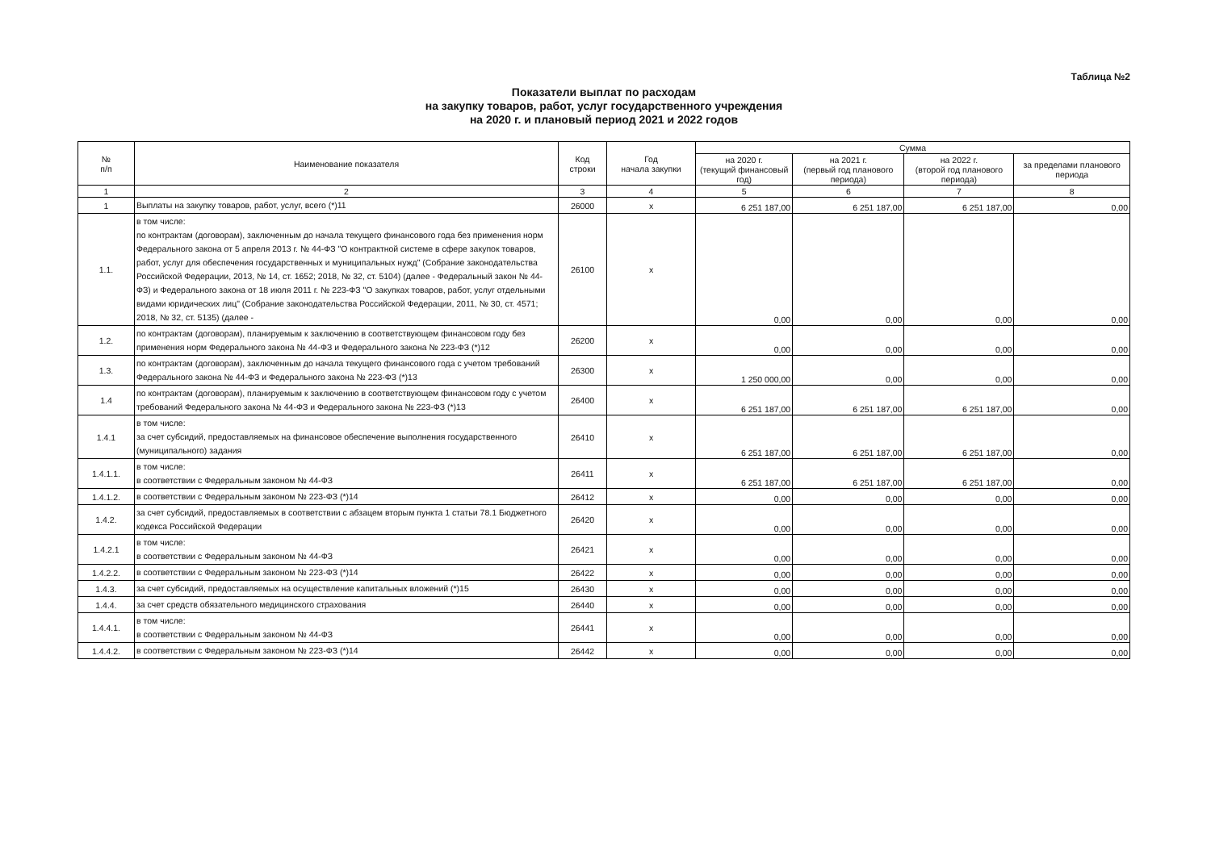Таблица №2
Показатели выплат по расходам
на закупку товаров, работ, услуг государственного учреждения
на 2020 г. и плановый период 2021 и 2022 годов
| № п/п | Наименование показателя | Код строки | Год начала закупки | Сумма | | | |
| --- | --- | --- | --- | --- | --- | --- | --- |
| | | | | на 2020 г. (текущий финансовый год) | на 2021 г. (первый год планового периода) | на 2022 г. (второй год планового периода) | за пределами планового периода |
| 1 | 2 | 3 | 4 | 5 | 6 | 7 | 8 |
| 1 | Выплаты на закупку товаров, работ, услуг, всего (*)11 | 26000 | х | 6 251 187,00 | 6 251 187,00 | 6 251 187,00 | 0,00 |
| 1.1. | в том числе: по контрактам (договорам), заключенным до начала текущего финансового года без применения норм Федерального закона от 5 апреля 2013 г. № 44-ФЗ "О контрактной системе в сфере закупок товаров, работ, услуг для обеспечения государственных и муниципальных нужд" (Собрание законодательства Российской Федерации, 2013, № 14, ст. 1652; 2018, № 32, ст. 5104) (далее - Федеральный закон № 44-ФЗ) и Федерального закона от 18 июля 2011 г. № 223-ФЗ "О закупках товаров, работ, услуг отдельными видами юридических лиц" (Собрание законодательства Российской Федерации, 2011, № 30, ст. 4571; 2018, № 32, ст. 5135) (далее - | 26100 | х | 0,00 | 0,00 | 0,00 | 0,00 |
| 1.2. | по контрактам (договорам), планируемым к заключению в соответствующем финансовом году без применения норм Федерального закона № 44-ФЗ и Федерального закона № 223-ФЗ (*)12 | 26200 | х | 0,00 | 0,00 | 0,00 | 0,00 |
| 1.3. | по контрактам (договорам), заключенным до начала текущего финансового года с учетом требований Федерального закона № 44-ФЗ и Федерального закона № 223-ФЗ (*)13 | 26300 | х | 1 250 000,00 | 0,00 | 0,00 | 0,00 |
| 1.4 | по контрактам (договорам), планируемым к заключению в соответствующем финансовом году с учетом требований Федерального закона № 44-ФЗ и Федерального закона № 223-ФЗ (*)13 | 26400 | х | 6 251 187,00 | 6 251 187,00 | 6 251 187,00 | 0,00 |
| 1.4.1 | в том числе: за счет субсидий, предоставляемых на финансовое обеспечение выполнения государственного (муниципального) задания | 26410 | х | 6 251 187,00 | 6 251 187,00 | 6 251 187,00 | 0,00 |
| 1.4.1.1. | в том числе: в соответствии с Федеральным законом № 44-ФЗ | 26411 | х | 6 251 187,00 | 6 251 187,00 | 6 251 187,00 | 0,00 |
| 1.4.1.2. | в соответствии с Федеральным законом № 223-ФЗ (*)14 | 26412 | х | 0,00 | 0,00 | 0,00 | 0,00 |
| 1.4.2. | за счет субсидий, предоставляемых в соответствии с абзацем вторым пункта 1 статьи 78.1 Бюджетного кодекса Российской Федерации | 26420 | х | 0,00 | 0,00 | 0,00 | 0,00 |
| 1.4.2.1 | в том числе: в соответствии с Федеральным законом № 44-ФЗ | 26421 | х | 0,00 | 0,00 | 0,00 | 0,00 |
| 1.4.2.2. | в соответствии с Федеральным законом № 223-ФЗ (*)14 | 26422 | х | 0,00 | 0,00 | 0,00 | 0,00 |
| 1.4.3. | за счет субсидий, предоставляемых на осуществление капитальных вложений (*)15 | 26430 | х | 0,00 | 0,00 | 0,00 | 0,00 |
| 1.4.4. | за счет средств обязательного медицинского страхования | 26440 | х | 0,00 | 0,00 | 0,00 | 0,00 |
| 1.4.4.1. | в том числе: в соответствии с Федеральным законом № 44-ФЗ | 26441 | х | 0,00 | 0,00 | 0,00 | 0,00 |
| 1.4.4.2. | в соответствии с Федеральным законом № 223-ФЗ (*)14 | 26442 | х | 0,00 | 0,00 | 0,00 | 0,00 |